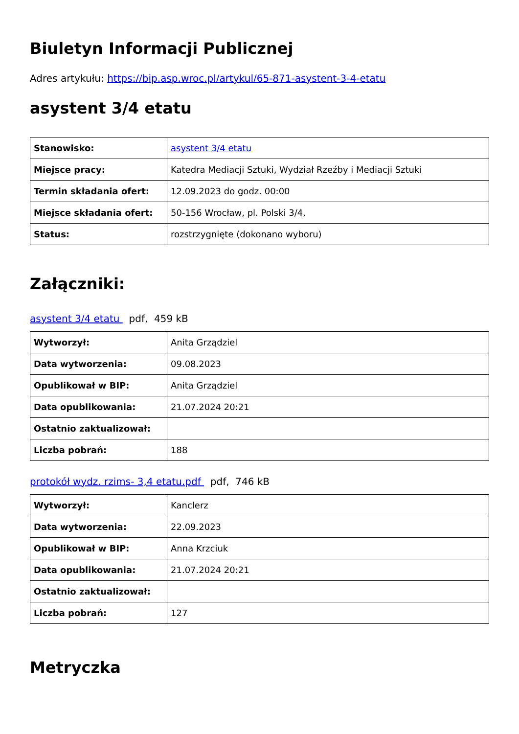Biuletyn Informacji Publicznej
Adres artykułu: https://bip.asp.wroc.pl/artykul/65-871-asystent-3-4-etatu
asystent 3/4 etatu
| Stanowisko: | asystent 3/4 etatu |
| Miejsce pracy: | Katedra Mediacji Sztuki, Wydział Rzeźby i Mediacji Sztuki |
| Termin składania ofert: | 12.09.2023 do godz. 00:00 |
| Miejsce składania ofert: | 50-156 Wrocław, pl. Polski 3/4, |
| Status: | rozstrzygnięte (dokonano wyboru) |
Załączniki:
asystent 3/4 etatu pdf, 459 kB
| Wytworzył: | Anita Grządziel |
| Data wytworzenia: | 09.08.2023 |
| Opublikował w BIP: | Anita Grządziel |
| Data opublikowania: | 21.07.2024 20:21 |
| Ostatnio zaktualizował: | |
| Liczba pobrań: | 188 |
protokół wydz. rzims- 3,4 etatu.pdf pdf, 746 kB
| Wytworzył: | Kanclerz |
| Data wytworzenia: | 22.09.2023 |
| Opublikował w BIP: | Anna Krzciuk |
| Data opublikowania: | 21.07.2024 20:21 |
| Ostatnio zaktualizował: | |
| Liczba pobrań: | 127 |
Metryczka